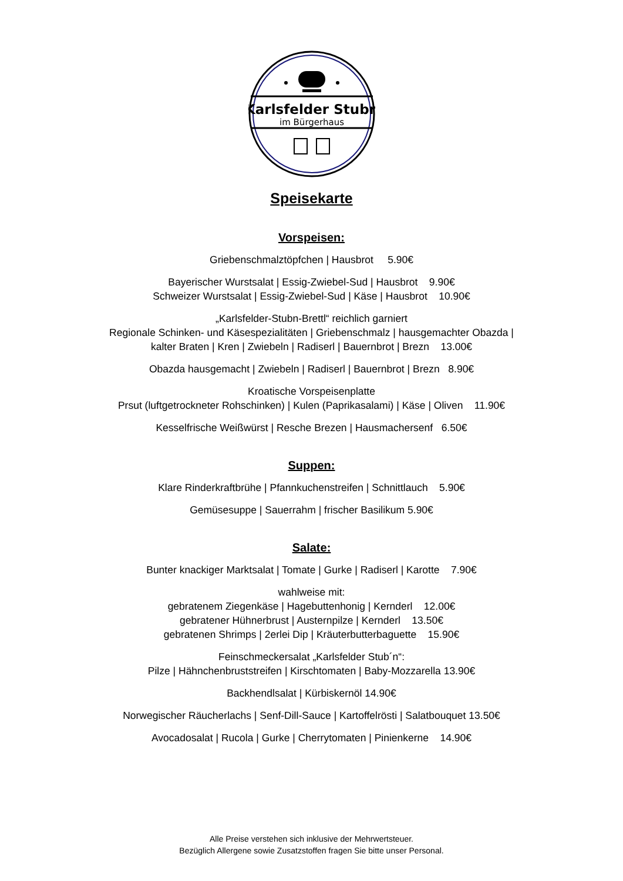Karlsfelder Stubn
im Bürgerhaus
Speisekarte
Vorspeisen:
Griebenschmalztöpfchen | Hausbrot 5.90€
Bayerischer Wurstsalat | Essig-Zwiebel-Sud | Hausbrot 9.90€
Schweizer Wurstsalat | Essig-Zwiebel-Sud | Käse | Hausbrot 10.90€
„Karlsfelder-Stubn-Brettl“ reichlich garniert
Regionale Schinken- und Käsespezialitäten | Griebenschmalz | hausgemachter Obazda |
kalter Braten | Kren | Zwiebeln | Radiserl | Bauernbrot | Brezn 13.00€
Obazda hausgemacht | Zwiebeln | Radiserl | Bauernbrot | Brezn 8.90€
Kroatische Vorspeisenplatte
Prsut (luftgetrockneter Rohschinken) | Kulen (Paprikasalami) | Käse | Oliven 11.90€
Kesselfrische Weißwürst | Resche Brezen | Hausmachersenf 6.50€
Suppen:
Klare Rinderkraftbrühe | Pfannkuchenstreifen | Schnittlauch 5.90€
Gemüsesuppe | Sauerrahm | frischer Basilikum 5.90€
Salate:
Bunter knackiger Marktsalat | Tomate | Gurke | Radiserl | Karotte 7.90€
wahlweise mit:
gebratenem Ziegenkäse | Hagebuttenhonig | Kernderl 12.00€
gebratener Hühnerbrust | Austernpilze | Kernderl 13.50€
gebratenen Shrimps | 2erlei Dip | Kräuterbutterbaguette 15.90€
Feinschmeckersalat „Karlsfelder Stub´n“:
Pilze | Hähnchenbruststreifen | Kirschtomaten | Baby-Mozzarella 13.90€
Backhendlsalat | Kürbiskernöl 14.90€
Norwegischer Räucherlachs | Senf-Dill-Sauce | Kartoffelrösti | Salatbouquet 13.50€
Avocadosalat | Rucola | Gurke | Cherrytomaten | Pinienkerne 14.90€
Alle Preise verstehen sich inklusive der Mehrwertsteuer.
Bezüglich Allergene sowie Zusatzstoffen fragen Sie bitte unser Personal.